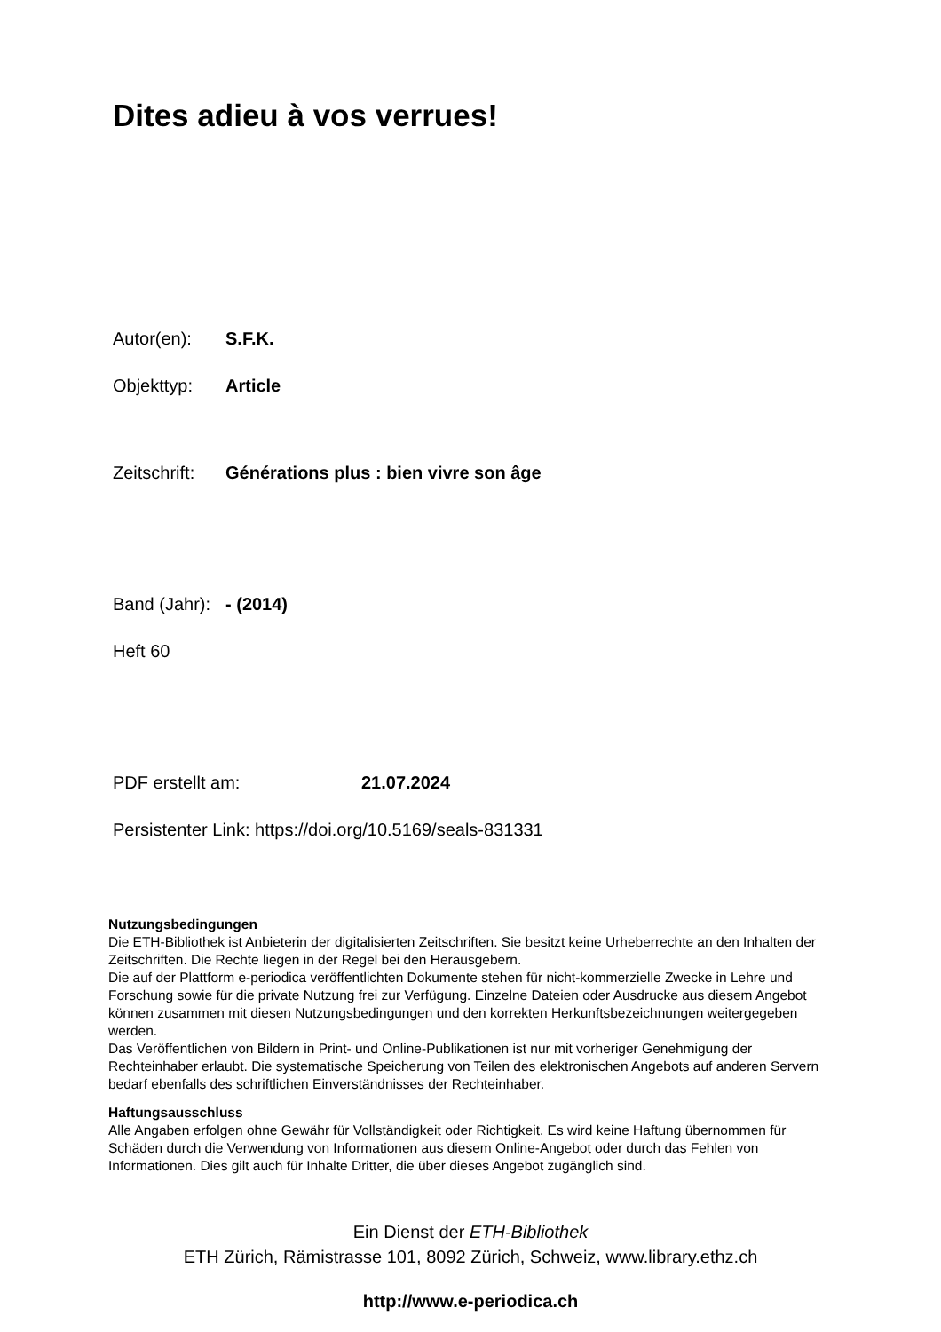Dites adieu à vos verrues!
Autor(en): S.F.K.
Objekttyp: Article
Zeitschrift: Générations plus : bien vivre son âge
Band (Jahr): - (2014)
Heft 60
PDF erstellt am: 21.07.2024
Persistenter Link: https://doi.org/10.5169/seals-831331
Nutzungsbedingungen
Die ETH-Bibliothek ist Anbieterin der digitalisierten Zeitschriften. Sie besitzt keine Urheberrechte an den Inhalten der Zeitschriften. Die Rechte liegen in der Regel bei den Herausgebern.
Die auf der Plattform e-periodica veröffentlichten Dokumente stehen für nicht-kommerzielle Zwecke in Lehre und Forschung sowie für die private Nutzung frei zur Verfügung. Einzelne Dateien oder Ausdrucke aus diesem Angebot können zusammen mit diesen Nutzungsbedingungen und den korrekten Herkunftsbezeichnungen weitergegeben werden.
Das Veröffentlichen von Bildern in Print- und Online-Publikationen ist nur mit vorheriger Genehmigung der Rechteinhaber erlaubt. Die systematische Speicherung von Teilen des elektronischen Angebots auf anderen Servern bedarf ebenfalls des schriftlichen Einverständnisses der Rechteinhaber.
Haftungsausschluss
Alle Angaben erfolgen ohne Gewähr für Vollständigkeit oder Richtigkeit. Es wird keine Haftung übernommen für Schäden durch die Verwendung von Informationen aus diesem Online-Angebot oder durch das Fehlen von Informationen. Dies gilt auch für Inhalte Dritter, die über dieses Angebot zugänglich sind.
Ein Dienst der ETH-Bibliothek
ETH Zürich, Rämistrasse 101, 8092 Zürich, Schweiz, www.library.ethz.ch
http://www.e-periodica.ch